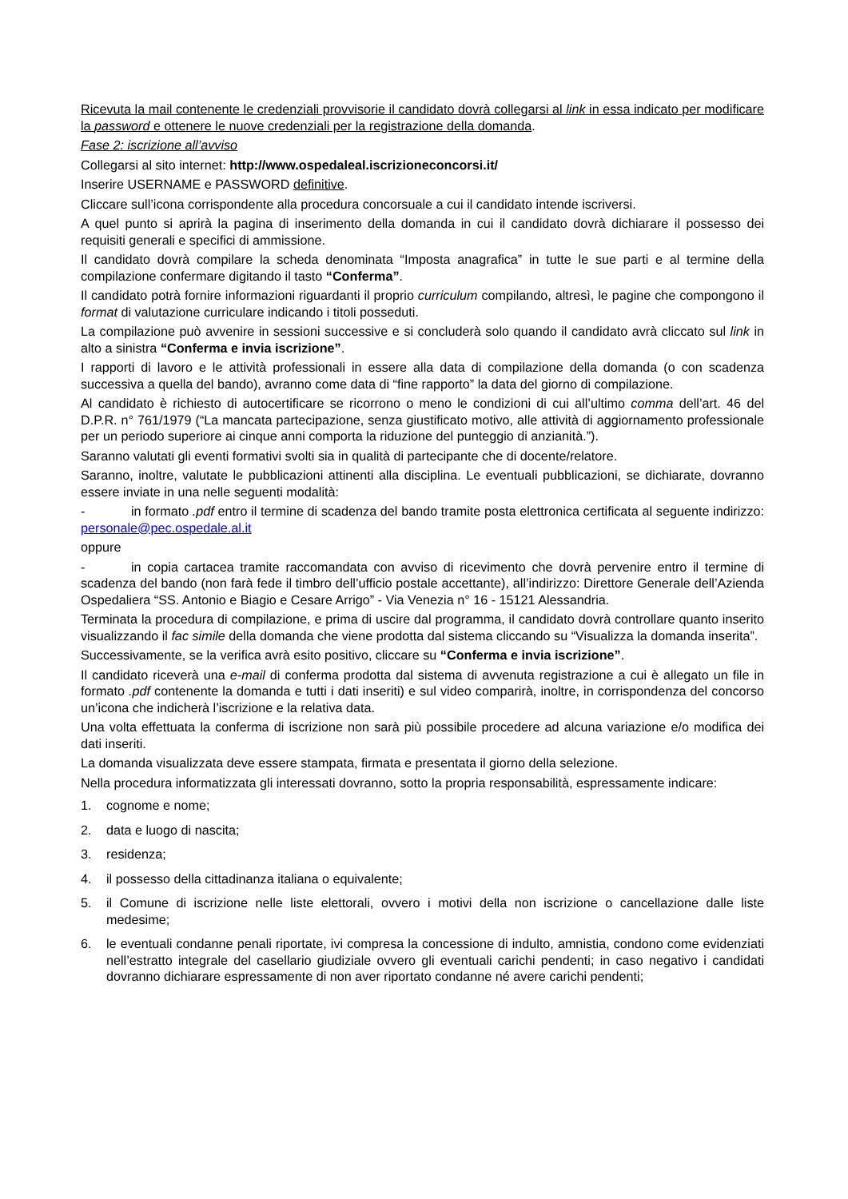Ricevuta la mail contenente le credenziali provvisorie il candidato dovrà collegarsi al link in essa indicato per modificare la password e ottenere le nuove credenziali per la registrazione della domanda.
Fase 2: iscrizione all’avviso
Collegarsi al sito internet: http://www.ospedaleal.iscrizioneconcorsi.it/
Inserire USERNAME e PASSWORD definitive.
Cliccare sull’icona corrispondente alla procedura concorsuale a cui il candidato intende iscriversi.
A quel punto si aprirà la pagina di inserimento della domanda in cui il candidato dovrà dichiarare il possesso dei requisiti generali e specifici di ammissione.
Il candidato dovrà compilare la scheda denominata “Imposta anagrafica” in tutte le sue parti e al termine della compilazione confermare digitando il tasto “Conferma”.
Il candidato potrà fornire informazioni riguardanti il proprio curriculum compilando, altresì, le pagine che compongono il format di valutazione curriculare indicando i titoli posseduti.
La compilazione può avvenire in sessioni successive e si concluderà solo quando il candidato avrà cliccato sul link in alto a sinistra “Conferma e invia iscrizione”.
I rapporti di lavoro e le attività professionali in essere alla data di compilazione della domanda (o con scadenza successiva a quella del bando), avranno come data di “fine rapporto” la data del giorno di compilazione.
Al candidato è richiesto di autocertificare se ricorrono o meno le condizioni di cui all’ultimo comma dell’art. 46 del D.P.R. n° 761/1979 (“La mancata partecipazione, senza giustificato motivo, alle attività di aggiornamento professionale per un periodo superiore ai cinque anni comporta la riduzione del punteggio di anzianità.”).
Saranno valutati gli eventi formativi svolti sia in qualità di partecipante che di docente/relatore.
Saranno, inoltre, valutate le pubblicazioni attinenti alla disciplina. Le eventuali pubblicazioni, se dichiarate, dovranno essere inviate in una nelle seguenti modalità:
- in formato .pdf entro il termine di scadenza del bando tramite posta elettronica certificata al seguente indirizzo: personale@pec.ospedale.al.it
oppure
- in copia cartacea tramite raccomandata con avviso di ricevimento che dovrà pervenire entro il termine di scadenza del bando (non farà fede il timbro dell’ufficio postale accettante), all’indirizzo: Direttore Generale dell’Azienda Ospedaliera “SS. Antonio e Biagio e Cesare Arrigo” - Via Venezia n° 16 - 15121 Alessandria.
Terminata la procedura di compilazione, e prima di uscire dal programma, il candidato dovrà controllare quanto inserito visualizzando il fac simile della domanda che viene prodotta dal sistema cliccando su “Visualizza la domanda inserita”.
Successivamente, se la verifica avrà esito positivo, cliccare su “Conferma e invia iscrizione”.
Il candidato riceverà una e-mail di conferma prodotta dal sistema di avvenuta registrazione a cui è allegato un file in formato .pdf contenente la domanda e tutti i dati inseriti) e sul video comparirà, inoltre, in corrispondenza del concorso un’icona che indicherà l’iscrizione e la relativa data.
Una volta effettuata la conferma di iscrizione non sarà più possibile procedere ad alcuna variazione e/o modifica dei dati inseriti.
La domanda visualizzata deve essere stampata, firmata e presentata il giorno della selezione.
Nella procedura informatizzata gli interessati dovranno, sotto la propria responsabilità, espressamente indicare:
1. cognome e nome;
2. data e luogo di nascita;
3. residenza;
4. il possesso della cittadinanza italiana o equivalente;
5. il Comune di iscrizione nelle liste elettorali, ovvero i motivi della non iscrizione o cancellazione dalle liste medesime;
6. le eventuali condanne penali riportate, ivi compresa la concessione di indulto, amnistia, condono come evidenziati nell’estratto integrale del casellario giudiziale ovvero gli eventuali carichi pendenti; in caso negativo i candidati dovranno dichiarare espressamente di non aver riportato condanne né avere carichi pendenti;